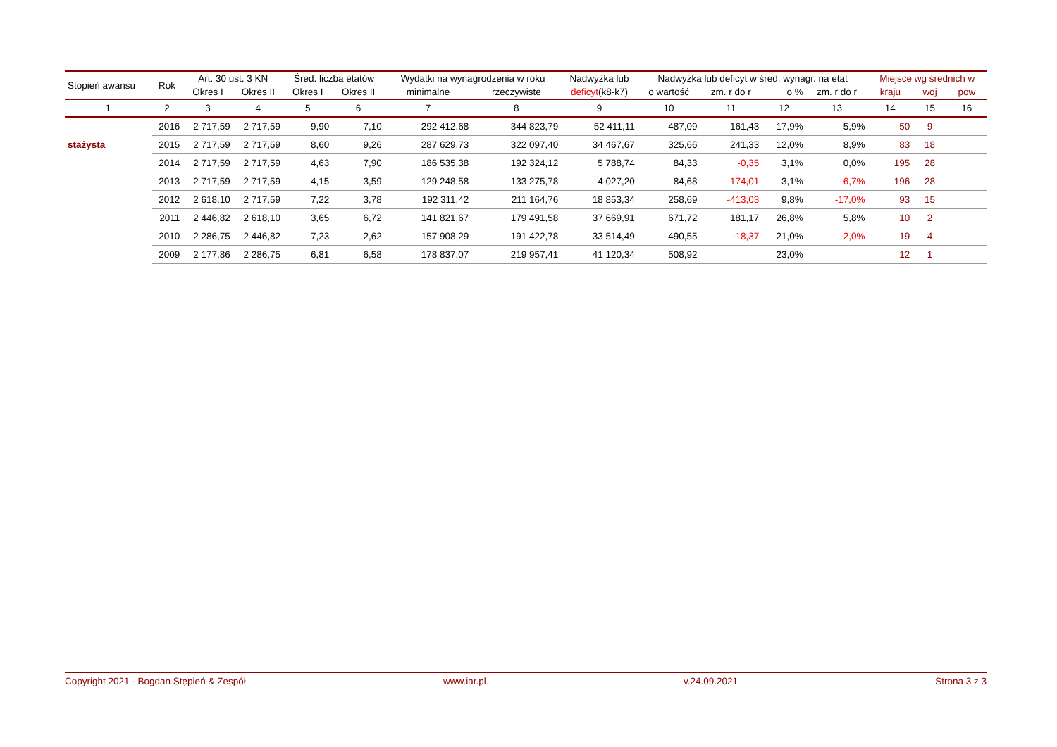| Stopień awansu | Rok | Art. 30 ust. 3 KN | | Śred. liczba etatów | | Wydatki na wynagrodzenia w roku | | Nadwyżka lub | Nadwyżka lub deficyt w śred. wynagr. na etat | | | | Miejsce wg średnich w | | |
| --- | --- | --- | --- | --- | --- | --- | --- | --- | --- | --- | --- | --- | --- | --- | --- |
| | | Okres I | Okres II | Okres I | Okres II | minimalne | rzeczywiste | deficyt (k8-k7) | o wartość | zm. r do r | o % | zm. r do r | kraju | woj | pow |
| 1 | 2 | 3 | 4 | 5 | 6 | 7 | 8 | 9 | 10 | 11 | 12 | 13 | 14 | 15 | 16 |
| | 2016 | 2 717,59 | 2 717,59 | 9,90 | 7,10 | 292 412,68 | 344 823,79 | 52 411,11 | 487,09 | 161,43 | 17,9% | 5,9% | 50 | 9 | |
| stażysta | 2015 | 2 717,59 | 2 717,59 | 8,60 | 9,26 | 287 629,73 | 322 097,40 | 34 467,67 | 325,66 | 241,33 | 12,0% | 8,9% | 83 | 18 | |
| | 2014 | 2 717,59 | 2 717,59 | 4,63 | 7,90 | 186 535,38 | 192 324,12 | 5 788,74 | 84,33 | -0,35 | 3,1% | 0,0% | 195 | 28 | |
| | 2013 | 2 717,59 | 2 717,59 | 4,15 | 3,59 | 129 248,58 | 133 275,78 | 4 027,20 | 84,68 | -174,01 | 3,1% | -6,7% | 196 | 28 | |
| | 2012 | 2 618,10 | 2 717,59 | 7,22 | 3,78 | 192 311,42 | 211 164,76 | 18 853,34 | 258,69 | -413,03 | 9,8% | -17,0% | 93 | 15 | |
| | 2011 | 2 446,82 | 2 618,10 | 3,65 | 6,72 | 141 821,67 | 179 491,58 | 37 669,91 | 671,72 | 181,17 | 26,8% | 5,8% | 10 | 2 | |
| | 2010 | 2 286,75 | 2 446,82 | 7,23 | 2,62 | 157 908,29 | 191 422,78 | 33 514,49 | 490,55 | -18,37 | 21,0% | -2,0% | 19 | 4 | |
| | 2009 | 2 177,86 | 2 286,75 | 6,81 | 6,58 | 178 837,07 | 219 957,41 | 41 120,34 | 508,92 | | 23,0% | | 12 | 1 | |
Copyright 2021 - Bogdan Stępień & Zespół www.iar.pl v.24.09.2021 Strona 3 z 3